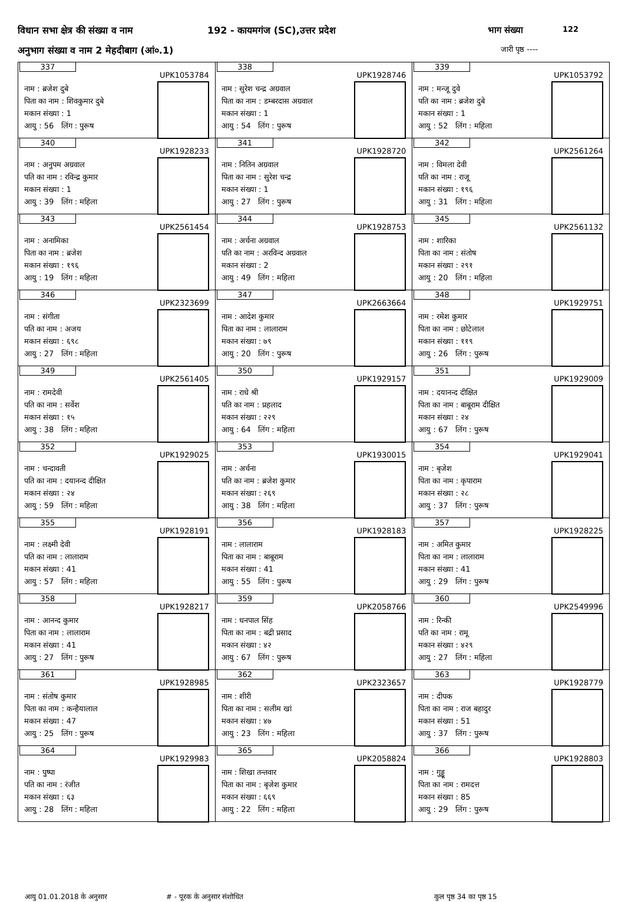विधान सभा क्षेत्र की संख्या व नाम
192 - कायमगंज (SC),उत्तर प्रदेश
भाग संख्या 122
अनुभाग संख्या व नाम 2 मेहदीबाग (आं०.1)
जारी पृष्ठ ----
| 337 UPK1053784 नाम : ब्रजेश दुबे पिता का नाम : शिवकुमार दुबे मकान संख्या : 1 आयु : 56 लिंग : पुरूष | 338 UPK1928746 नाम : सुरेश चन्द्र अग्रवाल पिता का नाम : डम्बरदास अग्रवाल मकान संख्या : 1 आयु : 54 लिंग : पुरूष | 339 UPK1053792 नाम : मन्जू दुवे पति का नाम : ब्रजेश दुबे मकान संख्या : 1 आयु : 52 लिंग : महिला |
| 340 UPK1928233 नाम : अनुपम अग्रवाल पति का नाम : रविन्द्र कुमार मकान संख्या : 1 आयु : 39 लिंग : महिला | 341 UPK1928720 नाम : नितिन अग्रवाल पिता का नाम : सुरेश चन्द्र मकान संख्या : 1 आयु : 27 लिंग : पुरूष | 342 UPK2561264 नाम : विमला देवी पति का नाम : राजू मकान संख्या : १९६ आयु : 31 लिंग : महिला |
| 343 UPK2561454 नाम : अनामिका पिता का नाम : ब्रजेश मकान संख्या : १९६ आयु : 19 लिंग : महिला | 344 UPK1928753 नाम : अर्चना अग्रवाल पति का नाम : अरविन्द अग्रवाल मकान संख्या : 2 आयु : 49 लिंग : महिला | 345 UPK2561132 नाम : शारिका पिता का नाम : संतोष मकान संख्या : २९१ आयु : 20 लिंग : महिला |
| 346 UPK2323699 नाम : संगीता पति का नाम : अजय मकान संख्या : ६९८ आयु : 27 लिंग : महिला | 347 UPK2663664 नाम : आदेश कुमार पिता का नाम : लालाराम मकान संख्या : ७९ आयु : 20 लिंग : पुरूष | 348 UPK1929751 नाम : रमेश कुमार पिता का नाम : छोटेलाल मकान संख्या : ११९ आयु : 26 लिंग : पुरूष |
| 349 UPK2561405 नाम : रामदेवी पति का नाम : सर्वेश मकान संख्या : १५ आयु : 38 लिंग : महिला | 350 UPK1929157 नाम : राधे श्री पति का नाम : प्रहलाद मकान संख्या : २२९ आयु : 64 लिंग : महिला | 351 UPK1929009 नाम : दयानन्द दीक्षित पिता का नाम : बाबूराम दीक्षित मकान संख्या : २४ आयु : 67 लिंग : पुरूष |
| 352 UPK1929025 नाम : चन्दावती पति का नाम : दयानन्द दीक्षित मकान संख्या : २४ आयु : 59 लिंग : महिला | 353 UPK1930015 नाम : अर्चना पति का नाम : ब्रजेश कुमार मकान संख्या : २६९ आयु : 38 लिंग : महिला | 354 UPK1929041 नाम : बृजेश पिता का नाम : कृपाराम मकान संख्या : २८ आयु : 37 लिंग : पुरूष |
| 355 UPK1928191 नाम : लक्ष्मी देवी पति का नाम : लालाराम मकान संख्या : 41 आयु : 57 लिंग : महिला | 356 UPK1928183 नाम : लालाराम पिता का नाम : बाबूराम मकान संख्या : 41 आयु : 55 लिंग : पुरूष | 357 UPK1928225 नाम : अमित कुमार पिता का नाम : लालाराम मकान संख्या : 41 आयु : 29 लिंग : पुरूष |
| 358 UPK1928217 नाम : आनन्द कुमार पिता का नाम : लालाराम मकान संख्या : 41 आयु : 27 लिंग : पुरूष | 359 UPK2058766 नाम : धनपाल सिंह पिता का नाम : बद्री प्रसाद मकान संख्या : ४२ आयु : 67 लिंग : पुरूष | 360 UPK2549996 नाम : रिन्की पति का नाम : रामू मकान संख्या : ४२९ आयु : 27 लिंग : महिला |
| 361 UPK1928985 नाम : संतोष कुमार पिता का नाम : कन्हैयालाल मकान संख्या : 47 आयु : 25 लिंग : पुरूष | 362 UPK2323657 नाम : शीरी पिता का नाम : सलीम खां मकान संख्या : ४७ आयु : 23 लिंग : महिला | 363 UPK1928779 नाम : दीपक पिता का नाम : राज बहादुर मकान संख्या : 51 आयु : 37 लिंग : पुरूष |
| 364 UPK1929983 नाम : पुष्पा पति का नाम : रंजीत मकान संख्या : ६३ आयु : 28 लिंग : महिला | 365 UPK2058824 नाम : शिखा तन्तवार पिता का नाम : बृजेश कुमार मकान संख्या : ६६९ आयु : 22 लिंग : महिला | 366 UPK1928803 नाम : गुड्डू पिता का नाम : रामदत्त मकान संख्या : 85 आयु : 29 लिंग : पुरूष |
आयु 01.01.2018 के अनुसार ‌# - पूरक के अनुसार संशोधित कुल पृष्ठ 34 का पृष्ठ 15